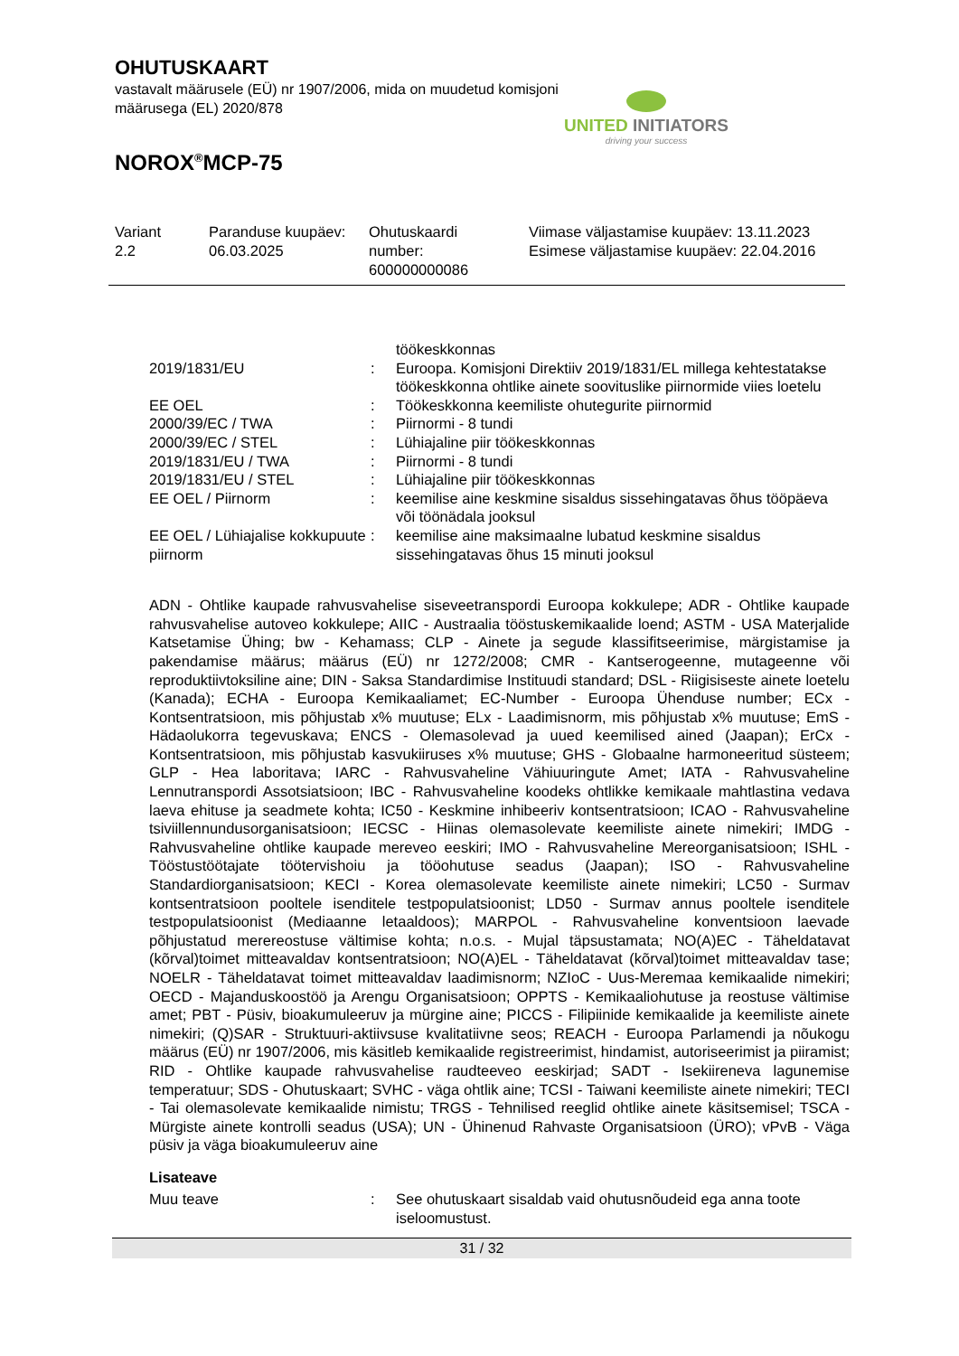OHUTUSKAART
vastavalt määrusele (EÜ) nr 1907/2006, mida on muudetud komisjoni määrusega (EL) 2020/878
NOROX<sup>®</sup>MCP-75
UNITED INITIATORS
driving your success
| Variant 2.2 | Paranduse kuupäev: 06.03.2025 | Ohutuskaardi number: 600000000086 | Viimase väljastamise kuupäev: 13.11.2023 Esimese väljastamise kuupäev: 22.04.2016 |
| | | töökeskkonnas |
| 2019/1831/EU | : | Euroopa. Komisjoni Direktiiv 2019/1831/EL millega kehtestatakse töökeskkonna ohtlike ainete soovituslike piirnormide viies loetelu |
| EE OEL | : | Töökeskkonna keemiliste ohutegurite piirnormid |
| 2000/39/EC / TWA | : | Piirnormi - 8 tundi |
| 2000/39/EC / STEL | : | Lühiajaline piir töökeskkonnas |
| 2019/1831/EU / TWA | : | Piirnormi - 8 tundi |
| 2019/1831/EU / STEL | : | Lühiajaline piir töökeskkonnas |
| EE OEL / Piirnorm | : | keemilise aine keskmine sisaldus sissehingatavas õhus tööpäeva või töönädala jooksul |
| EE OEL / Lühiajalise kokkupuute piirnorm | : | keemilise aine maksimaalne lubatud keskmine sisaldus sissehingatavas õhus 15 minuti jooksul |
ADN - Ohtlike kaupade rahvusvahelise siseveetranspordi Euroopa kokkulepe; ADR - Ohtlike kaupade rahvusvahelise autoveo kokkulepe; AIIC - Austraalia tööstuskemikaalide loend; ASTM - USA Materjalide Katsetamise Ühing; bw - Kehamass; CLP - Ainete ja segude klassifitseerimise, märgistamise ja pakendamise määrus; määrus (EÜ) nr 1272/2008; CMR - Kantserogeenne, mutageenne või reproduktiivtoksiline aine; DIN - Saksa Standardimise Instituudi standard; DSL - Riigisiseste ainete loetelu (Kanada); ECHA - Euroopa Kemikaaliamet; EC-Number - Euroopa Ühenduse number; ECx - Kontsentratsioon, mis põhjustab x% muutuse; ELx - Laadimisnorm, mis põhjustab x% muutuse; EmS - Hädaolukorra tegevuskava; ENCS - Olemasolevad ja uued keemilised ained (Jaapan); ErCx - Kontsentratsioon, mis põhjustab kasvukiiruses x% muutuse; GHS - Globaalne harmoneeritud süsteem; GLP - Hea laboritava; IARC - Rahvusvaheline Vähiuuringute Amet; IATA - Rahvusvaheline Lennutranspordi Assotsiatsioon; IBC - Rahvusvaheline koodeks ohtlikke kemikaale mahtlastina vedava laeva ehituse ja seadmete kohta; IC50 - Keskmine inhibeeriv kontsentratsioon; ICAO - Rahvusvaheline tsiviillennundusorganisatsioon; IECSC - Hiinas olemasolevate keemiliste ainete nimekiri; IMDG - Rahvusvaheline ohtlike kaupade mereveo eeskiri; IMO - Rahvusvaheline Mereorganisatsioon; ISHL - Tööstustöötajate töötervishoiu ja tööohutuse seadus (Jaapan); ISO - Rahvusvaheline Standardiorganisatsioon; KECI - Korea olemasolevate keemiliste ainete nimekiri; LC50 - Surmav kontsentratsioon pooltele isenditele testpopulatsioonist; LD50 - Surmav annus pooltele isenditele testpopulatsioonist (Mediaanne letaaldoos); MARPOL - Rahvusvaheline konventsioon laevade põhjustatud merereostuse vältimise kohta; n.o.s. - Mujal täpsustamata; NO(A)EC - Täheldatavat (kõrval)toimet mitteavaldav kontsentratsioon; NO(A)EL - Täheldatavat (kõrval)toimet mitteavaldav tase; NOELR - Täheldatavat toimet mitteavaldav laadimisnorm; NZIoC - Uus-Meremaa kemikaalide nimekiri; OECD - Majanduskoostöö ja Arengu Organisatsioon; OPPTS - Kemikaaliohutuse ja reostuse vältimise amet; PBT - Püsiv, bioakumuleeruv ja mürgine aine; PICCS - Filipiinide kemikaalide ja keemiliste ainete nimekiri; (Q)SAR - Struktuuri-aktiivsuse kvalitatiivne seos; REACH - Euroopa Parlamendi ja nõukogu määrus (EÜ) nr 1907/2006, mis käsitleb kemikaalide registreerimist, hindamist, autoriseerimist ja piiramist; RID - Ohtlike kaupade rahvusvahelise raudteeveo eeskirjad; SADT - Isekiireneva lagunemise temperatuur; SDS - Ohutuskaart; SVHC - väga ohtlik aine; TCSI - Taiwani keemiliste ainete nimekiri; TECI - Tai olemasolevate kemikaalide nimistu; TRGS - Tehnilised reeglid ohtlike ainete käsitsemisel; TSCA - Mürgiste ainete kontrolli seadus (USA); UN - Ühinenud Rahvaste Organisatsioon (ÜRO); vPvB - Väga püsiv ja väga bioakumuleeruv aine
Lisateave
| Muu teave | : | See ohutuskaart sisaldab vaid ohutusnõudeid ega anna toote iseloomustust. |
31 / 32